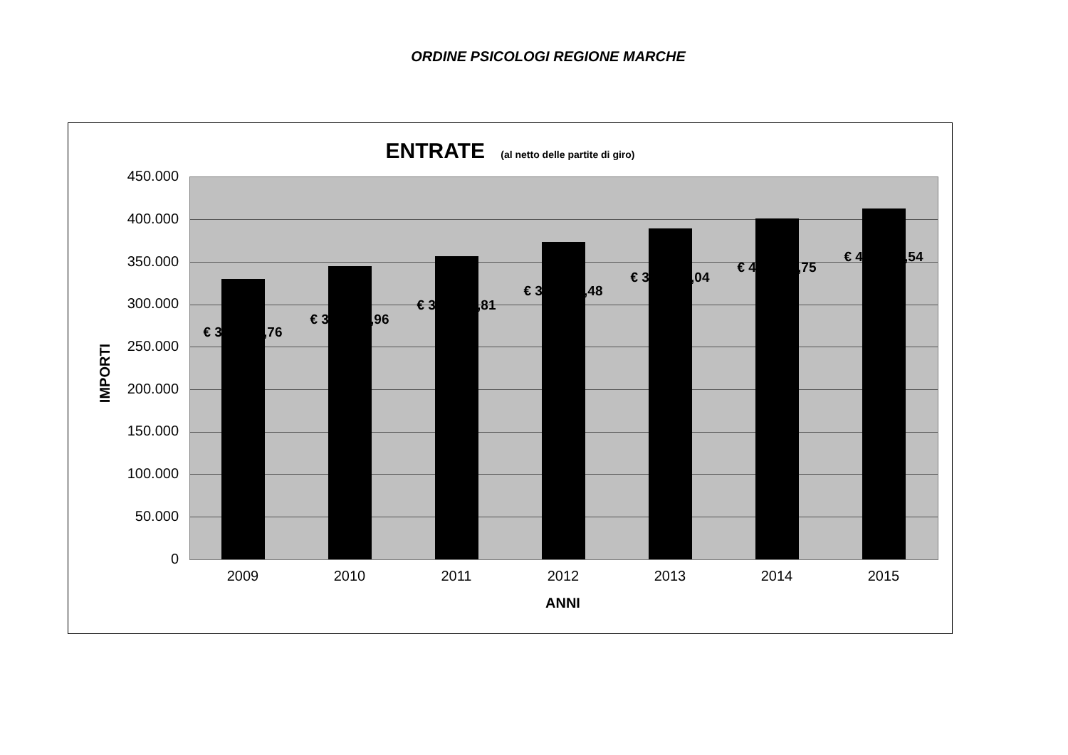ORDINE PSICOLOGI REGIONE MARCHE
ENTRATE (al netto delle partite di giro)
€ 329.866,76
€ 344.745,96
€ 356.574,81
€ 373.123,48
€ 389.057,04
€ 400.703,75
€ 412.612,54
450.000
400.000
350.000
300.000
250.000
200.000
150.000
100.000
50.000
0
2009 2010 2011 2012 2013 2014 2015
ANNI
IMPORTI